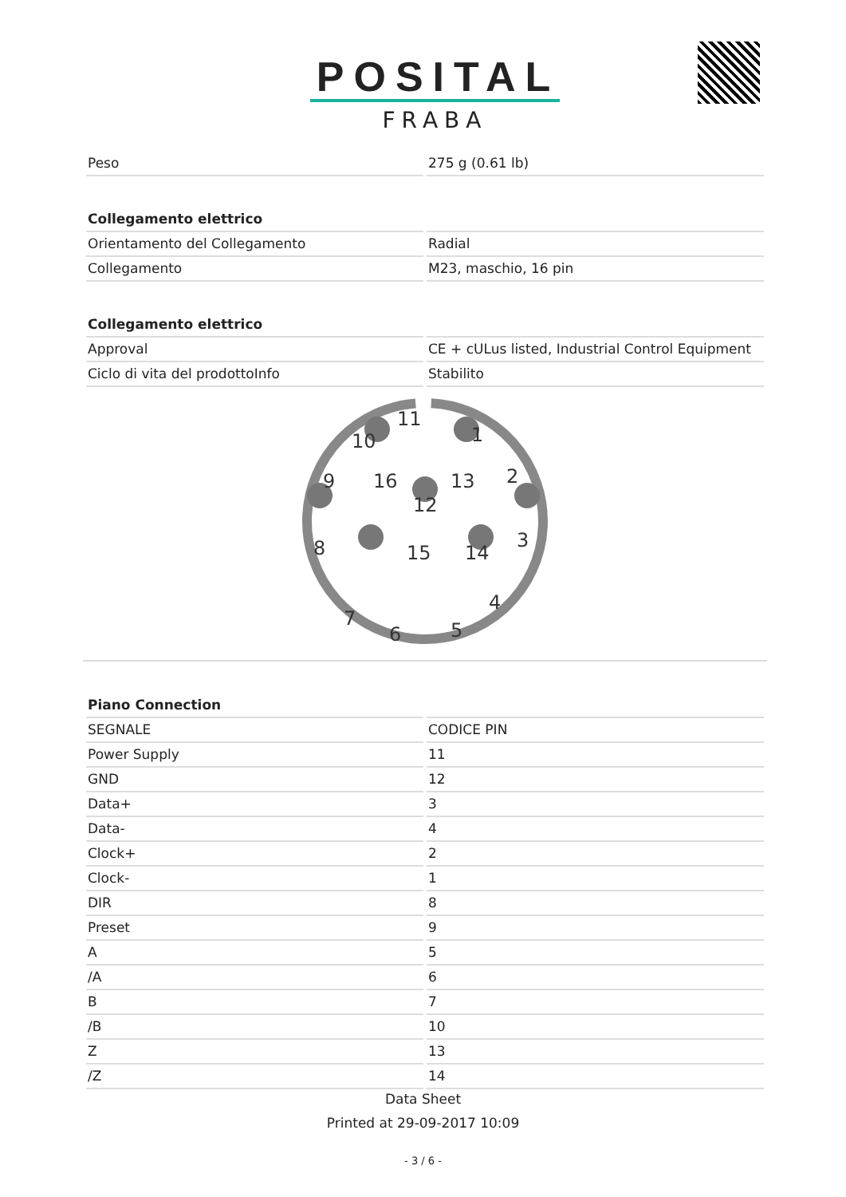POSITAL
FRABA
| Peso | 275 g (0.61 lb) |
| Collegamento elettrico | |
| Orientamento del Collegamento | Radial |
| Collegamento | M23, maschio, 16 pin |
| Collegamento elettrico | |
| Approval | CE + cULus listed, Industrial Control Equipment |
| Ciclo di vita del prodottoInfo | Stabilito |
11
1
10
2
9
16
12
13
3
8
15
14
4
7
6
5
| Piano Connection | |
| --- | --- |
| SEGNALE | CODICE PIN |
| Power Supply | 11 |
| GND | 12 |
| Data+ | 3 |
| Data- | 4 |
| Clock+ | 2 |
| Clock- | 1 |
| DIR | 8 |
| Preset | 9 |
| A | 5 |
| /A | 6 |
| B | 7 |
| /B | 10 |
| Z | 13 |
| /Z | 14 |
Data Sheet
Printed at 29-09-2017 10:09
- 3 / 6 -